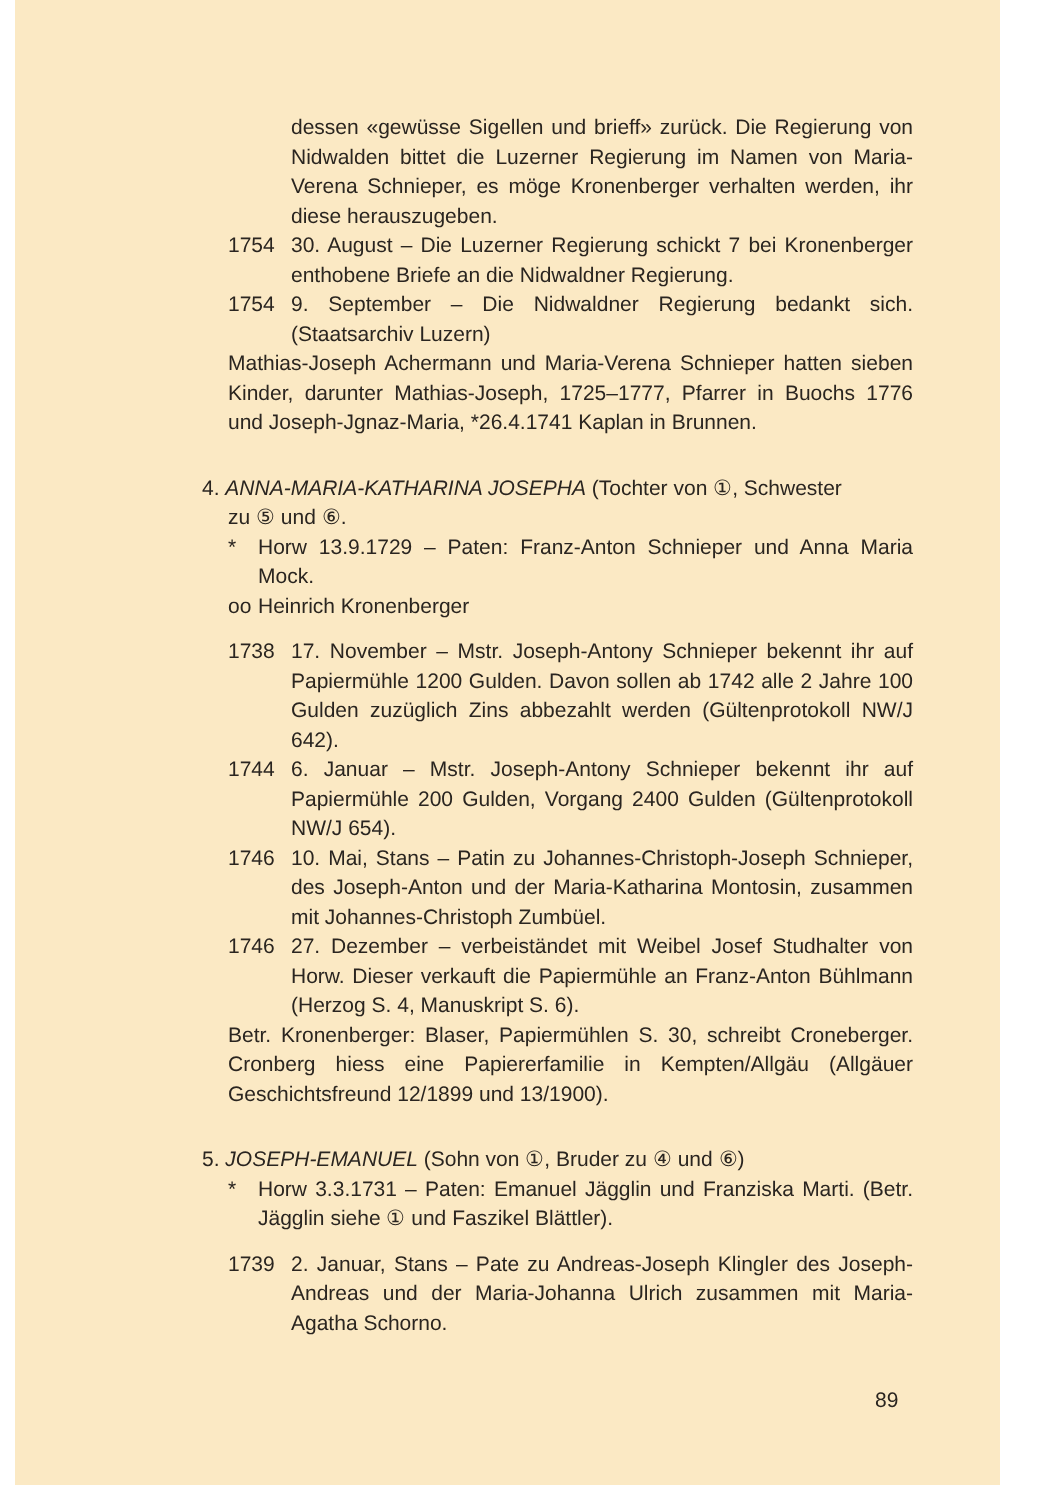dessen «gewüsse Sigellen und brieff» zurück. Die Regierung von Nidwalden bittet die Luzerner Regierung im Namen von Maria-Verena Schnieper, es möge Kronenberger verhalten werden, ihr diese herauszugeben.
1754 30. August – Die Luzerner Regierung schickt 7 bei Kronenberger enthobene Briefe an die Nidwaldner Regierung.
1754 9. September – Die Nidwaldner Regierung bedankt sich. (Staatsarchiv Luzern)
Mathias-Joseph Achermann und Maria-Verena Schnieper hatten sieben Kinder, darunter Mathias-Joseph, 1725–1777, Pfarrer in Buochs 1776 und Joseph-Jgnaz-Maria, *26.4.1741 Kaplan in Brunnen.
4. ANNA-MARIA-KATHARINA JOSEPHA (Tochter von ①, Schwester
zu ⑤ und ⑥.
* Horw 13.9.1729 – Paten: Franz-Anton Schnieper und Anna Maria Mock.
oo Heinrich Kronenberger
1738 17. November – Mstr. Joseph-Antony Schnieper bekennt ihr auf Papiermühle 1200 Gulden. Davon sollen ab 1742 alle 2 Jahre 100 Gulden zuzüglich Zins abbezahlt werden (Gültenprotokoll NW/J 642).
1744 6. Januar – Mstr. Joseph-Antony Schnieper bekennt ihr auf Papiermühle 200 Gulden, Vorgang 2400 Gulden (Gültenprotokoll NW/J 654).
1746 10. Mai, Stans – Patin zu Johannes-Christoph-Joseph Schnieper, des Joseph-Anton und der Maria-Katharina Montosin, zusammen mit Johannes-Christoph Zumbüel.
1746 27. Dezember – verbeiständet mit Weibel Josef Studhalter von Horw. Dieser verkauft die Papiermühle an Franz-Anton Bühlmann (Herzog S. 4, Manuskript S. 6).
Betr. Kronenberger: Blaser, Papiermühlen S. 30, schreibt Croneberger. Cronberg hiess eine Papiererfamilie in Kempten/Allgäu (Allgäuer Geschichtsfreund 12/1899 und 13/1900).
5. JOSEPH-EMANUEL (Sohn von ①, Bruder zu ④ und ⑥)
* Horw 3.3.1731 – Paten: Emanuel Jägglin und Franziska Marti. (Betr. Jägglin siehe ① und Faszikel Blättler).
1739 2. Januar, Stans – Pate zu Andreas-Joseph Klingler des Joseph-Andreas und der Maria-Johanna Ulrich zusammen mit Maria-Agatha Schorno.
89